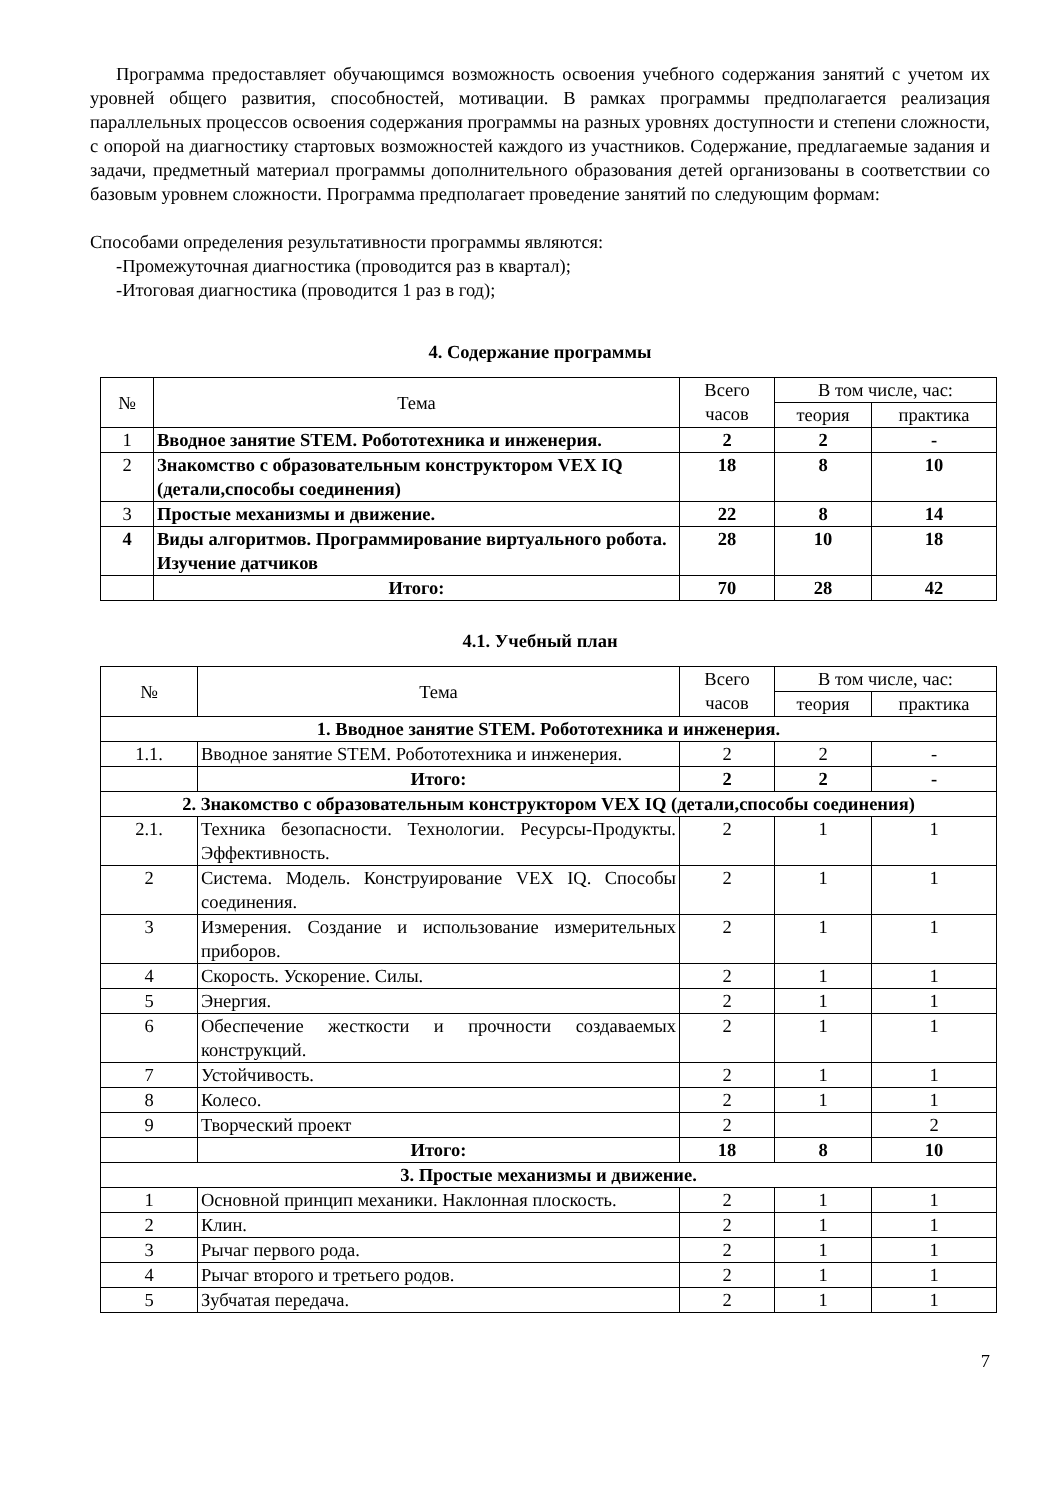Программа предоставляет обучающимся возможность освоения учебного содержания занятий с учетом их уровней общего развития, способностей, мотивации. В рамках программы предполагается реализация параллельных процессов освоения содержания программы на разных уровнях доступности и степени сложности, с опорой на диагностику стартовых возможностей каждого из участников. Содержание, предлагаемые задания и задачи, предметный материал программы дополнительного образования детей организованы в соответствии со базовым уровнем сложности. Программа предполагает проведение занятий по следующим формам:
Способами определения результативности программы являются:
-Промежуточная диагностика (проводится раз в квартал);
-Итоговая диагностика (проводится 1 раз в год);
4. Содержание программы
| № | Тема | Всего часов | В том числе, час: | |
| --- | --- | --- | --- | --- |
| | | | теория | практика |
| 1 | Вводное занятие STEM. Робототехника и инженерия. | 2 | 2 | - |
| 2 | Знакомство с образовательным конструктором VEX IQ (детали,способы соединения) | 18 | 8 | 10 |
| 3 | Простые механизмы и движение. | 22 | 8 | 14 |
| 4 | Виды алгоритмов. Программирование виртуального робота. Изучение датчиков | 28 | 10 | 18 |
| | Итого: | 70 | 28 | 42 |
4.1. Учебный план
| № | Тема | Всего часов | В том числе, час: | |
| --- | --- | --- | --- | --- |
| | | | теория | практика |
| 1. Вводное занятие STEM. Робототехника и инженерия. | | | | |
| 1.1. | Вводное занятие STEM. Робототехника и инженерия. | 2 | 2 | - |
| | Итого: | 2 | 2 | - |
| 2. Знакомство с образовательным конструктором VEX IQ (детали,способы соединения) | | | | |
| 2.1. | Техника безопасности. Технологии. Ресурсы-Продукты. Эффективность. | 2 | 1 | 1 |
| 2 | Система. Модель. Конструирование VEX IQ. Способы соединения. | 2 | 1 | 1 |
| 3 | Измерения. Создание и использование измерительных приборов. | 2 | 1 | 1 |
| 4 | Скорость. Ускорение. Силы. | 2 | 1 | 1 |
| 5 | Энергия. | 2 | 1 | 1 |
| 6 | Обеспечение жесткости и прочности создаваемых конструкций. | 2 | 1 | 1 |
| 7 | Устойчивость. | 2 | 1 | 1 |
| 8 | Колесо. | 2 | 1 | 1 |
| 9 | Творческий проект | 2 | | 2 |
| | Итого: | 18 | 8 | 10 |
| 3. Простые механизмы и движение. | | | | |
| 1 | Основной принцип механики. Наклонная плоскость. | 2 | 1 | 1 |
| 2 | Клин. | 2 | 1 | 1 |
| 3 | Рычаг первого рода. | 2 | 1 | 1 |
| 4 | Рычаг второго и третьего родов. | 2 | 1 | 1 |
| 5 | Зубчатая передача. | 2 | 1 | 1 |
7